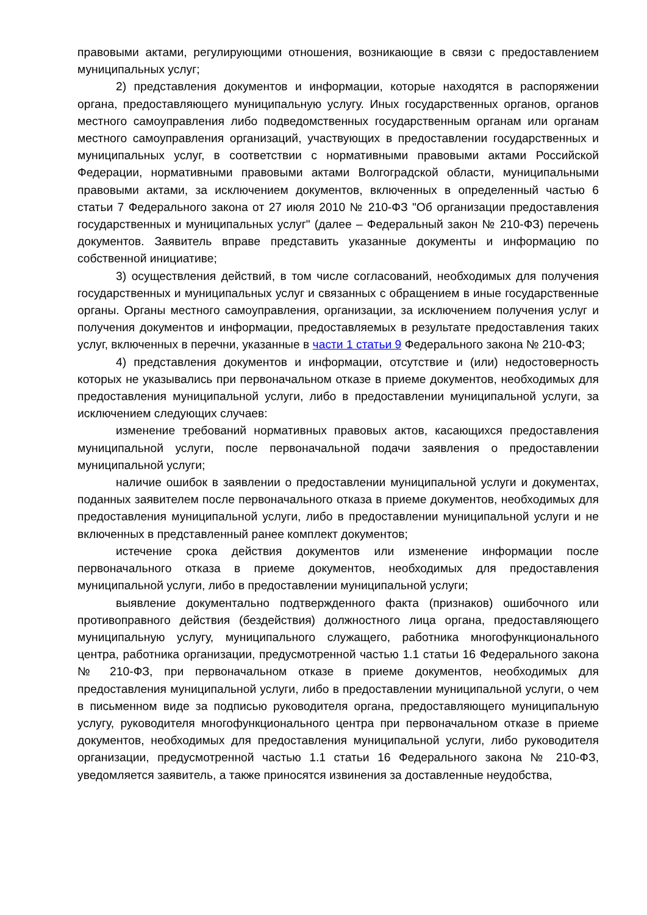правовыми актами, регулирующими отношения, возникающие в связи с предоставлением муниципальных услуг;
2) представления документов и информации, которые находятся в распоряжении органа, предоставляющего муниципальную услугу. Иных государственных органов, органов местного самоуправления либо подведомственных государственным органам или органам местного самоуправления организаций, участвующих в предоставлении государственных и муниципальных услуг, в соответствии с нормативными правовыми актами Российской Федерации, нормативными правовыми актами Волгоградской области, муниципальными правовыми актами, за исключением документов, включенных в определенный частью 6 статьи 7 Федерального закона от 27 июля 2010 № 210-ФЗ "Об организации предоставления государственных и муниципальных услуг" (далее – Федеральный закон № 210-ФЗ) перечень документов. Заявитель вправе представить указанные документы и информацию по собственной инициативе;
3) осуществления действий, в том числе согласований, необходимых для получения государственных и муниципальных услуг и связанных с обращением в иные государственные органы. Органы местного самоуправления, организации, за исключением получения услуг и получения документов и информации, предоставляемых в результате предоставления таких услуг, включенных в перечни, указанные в части 1 статьи 9 Федерального закона № 210-ФЗ;
4) представления документов и информации, отсутствие и (или) недостоверность которых не указывались при первоначальном отказе в приеме документов, необходимых для предоставления муниципальной услуги, либо в предоставлении муниципальной услуги, за исключением следующих случаев:
изменение требований нормативных правовых актов, касающихся предоставления муниципальной услуги, после первоначальной подачи заявления о предоставлении муниципальной услуги;
наличие ошибок в заявлении о предоставлении муниципальной услуги и документах, поданных заявителем после первоначального отказа в приеме документов, необходимых для предоставления муниципальной услуги, либо в предоставлении муниципальной услуги и не включенных в представленный ранее комплект документов;
истечение срока действия документов или изменение информации после первоначального отказа в приеме документов, необходимых для предоставления муниципальной услуги, либо в предоставлении муниципальной услуги;
выявление документально подтвержденного факта (признаков) ошибочного или противоправного действия (бездействия) должностного лица органа, предоставляющего муниципальную услугу, муниципального служащего, работника многофункционального центра, работника организации, предусмотренной частью 1.1 статьи 16 Федерального закона № 210-ФЗ, при первоначальном отказе в приеме документов, необходимых для предоставления муниципальной услуги, либо в предоставлении муниципальной услуги, о чем в письменном виде за подписью руководителя органа, предоставляющего муниципальную услугу, руководителя многофункционального центра при первоначальном отказе в приеме документов, необходимых для предоставления муниципальной услуги, либо руководителя организации, предусмотренной частью 1.1 статьи 16 Федерального закона № 210-ФЗ, уведомляется заявитель, а также приносятся извинения за доставленные неудобства,